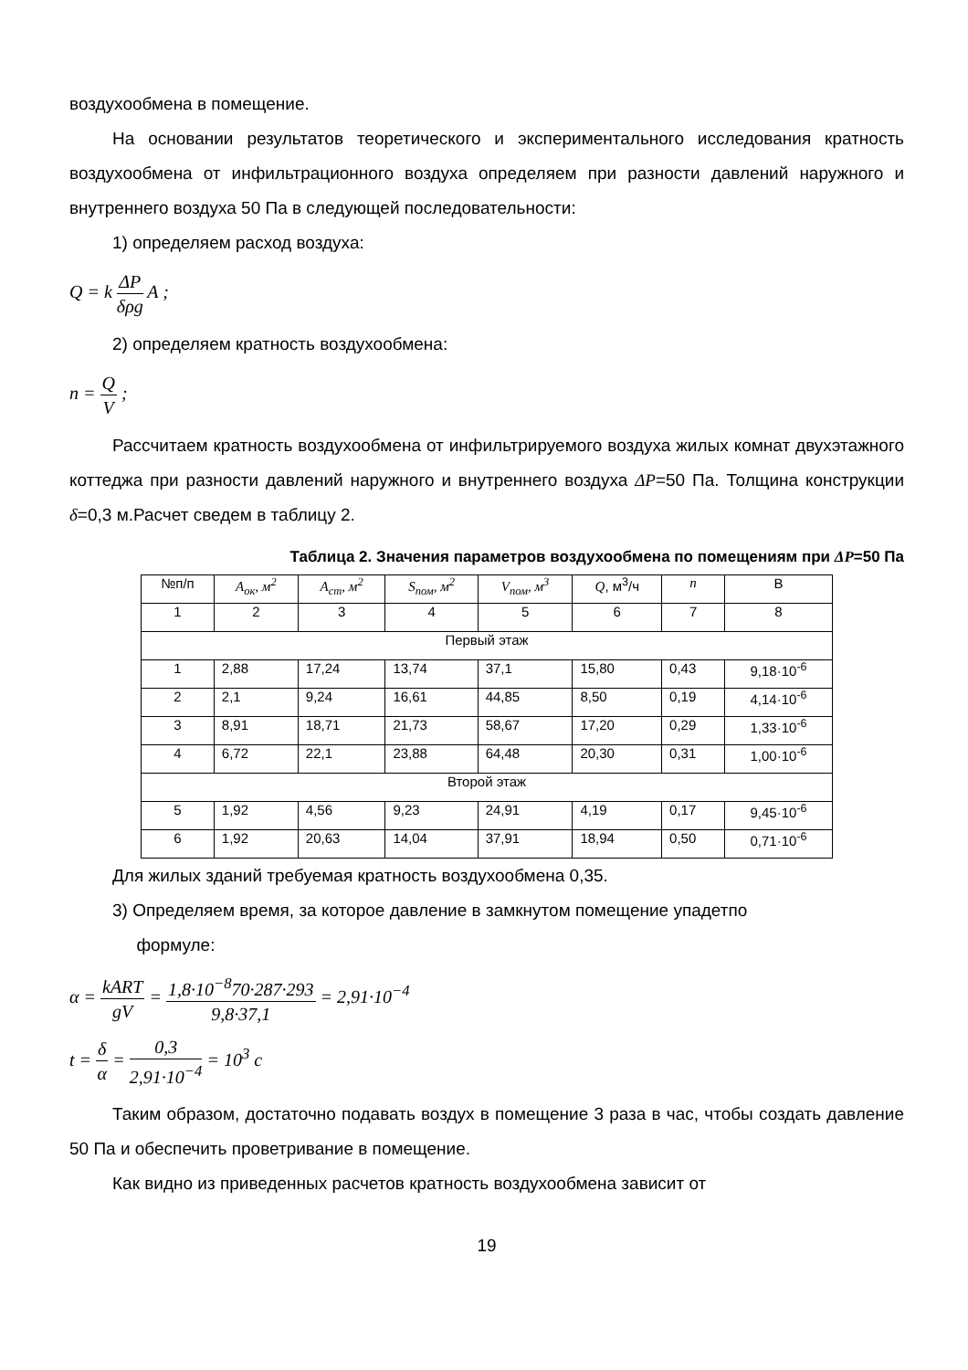воздухообмена в помещение.
На основании результатов теоретического и экспериментального исследования кратность воздухообмена от инфильтрационного воздуха определяем при разности давлений наружного и внутреннего воздуха 50 Па в следующей последовательности:
1) определяем расход воздуха:
Q = k ΔP δρg A ;
2) определяем кратность воздухообмена:
n = Q V ;
Рассчитаем кратность воздухообмена от инфильтрируемого воздуха жилых комнат двухэтажного коттеджа при разности давлений наружного и внутреннего воздуха ΔP=50 Па. Толщина конструкции δ=0,3 м.Расчет сведем в таблицу 2.
Таблица 2. Значения параметров воздухообмена по помещениям при ΔP=50 Па
| №п/п | A<sub>ок</sub>, м<sup>2</sup> | A<sub>ст</sub>, м<sup>2</sup> | S<sub>пом</sub>, м<sup>2</sup> | V<sub>пом</sub>, м<sup>3</sup> | Q , м<sup>3</sup>/ч | n | В |
| --- | --- | --- | --- | --- | --- | --- | --- |
| 1 | 2 | 3 | 4 | 5 | 6 | 7 | 8 |
| Первый этаж | | | | | | | |
| 1 | 2,88 | 17,24 | 13,74 | 37,1 | 15,80 | 0,43 | 9,18·10<sup>-6</sup> |
| 2 | 2,1 | 9,24 | 16,61 | 44,85 | 8,50 | 0,19 | 4,14·10<sup>-6</sup> |
| 3 | 8,91 | 18,71 | 21,73 | 58,67 | 17,20 | 0,29 | 1,33·10<sup>-6</sup> |
| 4 | 6,72 | 22,1 | 23,88 | 64,48 | 20,30 | 0,31 | 1,00·10<sup>-6</sup> |
| Второй этаж | | | | | | | |
| 5 | 1,92 | 4,56 | 9,23 | 24,91 | 4,19 | 0,17 | 9,45·10<sup>-6</sup> |
| 6 | 1,92 | 20,63 | 14,04 | 37,91 | 18,94 | 0,50 | 0,71·10<sup>-6</sup> |
Для жилых зданий требуемая кратность воздухообмена 0,35.
3) Определяем время, за которое давление в замкнутом помещение упадетпо
формуле:
α = kART gV = 1,8·10<sup>−8</sup>70·287·293 9,8·37,1 = 2,91·10<sup>−4</sup>
t = δ α = 0,3 2,91·10<sup>−4</sup> = 10<sup>3</sup> c
Таким образом, достаточно подавать воздух в помещение 3 раза в час, чтобы создать давление 50 Па и обеспечить проветривание в помещение.
Как видно из приведенных расчетов кратность воздухообмена зависит от
19